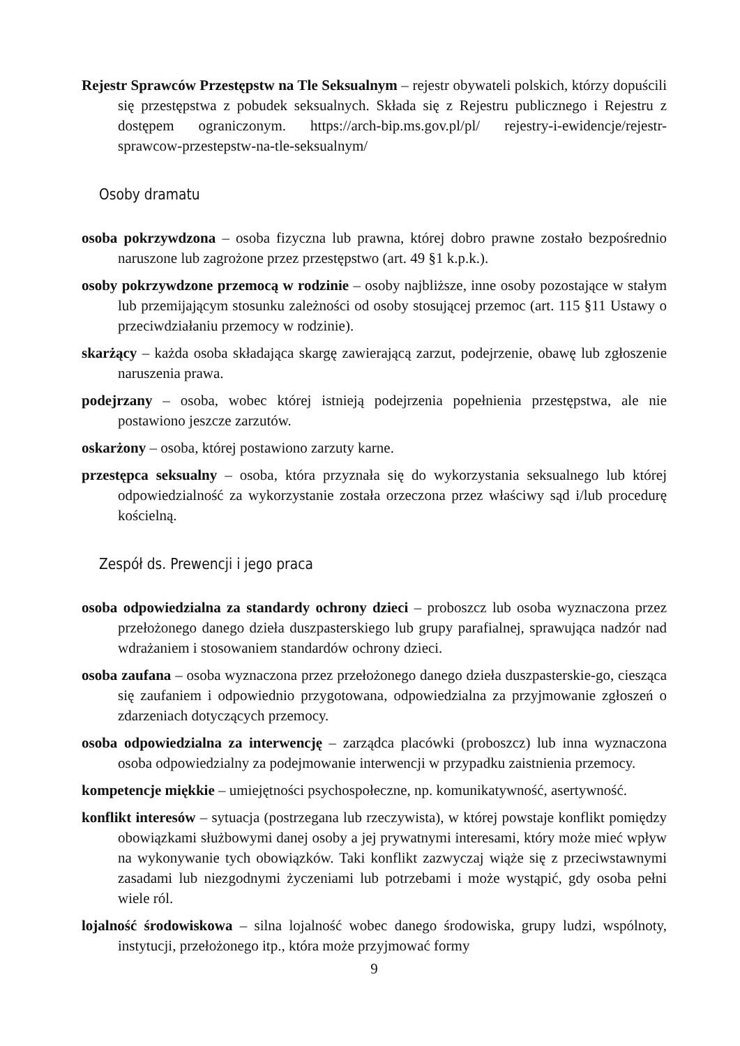Rejestr Sprawców Przestępstw na Tle Seksualnym – rejestr obywateli polskich, którzy dopuścili się przestępstwa z pobudek seksualnych. Składa się z Rejestru publicznego i Rejestru z dostępem ograniczonym. https://arch-bip.ms.gov.pl/pl/ rejestry-i-ewidencje/rejestr-sprawcow-przestepstw-na-tle-seksualnym/
Osoby dramatu
osoba pokrzywdzona – osoba fizyczna lub prawna, której dobro prawne zostało bezpośrednio naruszone lub zagrożone przez przestępstwo (art. 49 §1 k.p.k.).
osoby pokrzywdzone przemocą w rodzinie – osoby najbliższe, inne osoby pozostające w stałym lub przemijającym stosunku zależności od osoby stosującej przemoc (art. 115 §11 Ustawy o przeciwdziałaniu przemocy w rodzinie).
skarżący – każda osoba składająca skargę zawierającą zarzut, podejrzenie, obawę lub zgłoszenie naruszenia prawa.
podejrzany – osoba, wobec której istnieją podejrzenia popełnienia przestępstwa, ale nie postawiono jeszcze zarzutów.
oskarżony – osoba, której postawiono zarzuty karne.
przestępca seksualny – osoba, która przyznała się do wykorzystania seksualnego lub której odpowiedzialność za wykorzystanie została orzeczona przez właściwy sąd i/lub procedurę kościelną.
Zespół ds. Prewencji i jego praca
osoba odpowiedzialna za standardy ochrony dzieci – proboszcz lub osoba wyznaczona przez przełożonego danego dzieła duszpasterskiego lub grupy parafialnej, sprawująca nadzór nad wdrażaniem i stosowaniem standardów ochrony dzieci.
osoba zaufana – osoba wyznaczona przez przełożonego danego dzieła duszpasterskie-go, ciesząca się zaufaniem i odpowiednio przygotowana, odpowiedzialna za przyjmowanie zgłoszeń o zdarzeniach dotyczących przemocy.
osoba odpowiedzialna za interwencję – zarządca placówki (proboszcz) lub inna wyznaczona osoba odpowiedzialny za podejmowanie interwencji w przypadku zaistnienia przemocy.
kompetencje miękkie – umiejętności psychospołeczne, np. komunikatywność, asertywność.
konflikt interesów – sytuacja (postrzegana lub rzeczywista), w której powstaje konflikt pomiędzy obowiązkami służbowymi danej osoby a jej prywatnymi interesami, który może mieć wpływ na wykonywanie tych obowiązków. Taki konflikt zazwyczaj wiąże się z przeciwstawnymi zasadami lub niezgodnymi życzeniami lub potrzebami i może wystąpić, gdy osoba pełni wiele ról.
lojalność środowiskowa – silna lojalność wobec danego środowiska, grupy ludzi, wspólnoty, instytucji, przełożonego itp., która może przyjmować formy
9